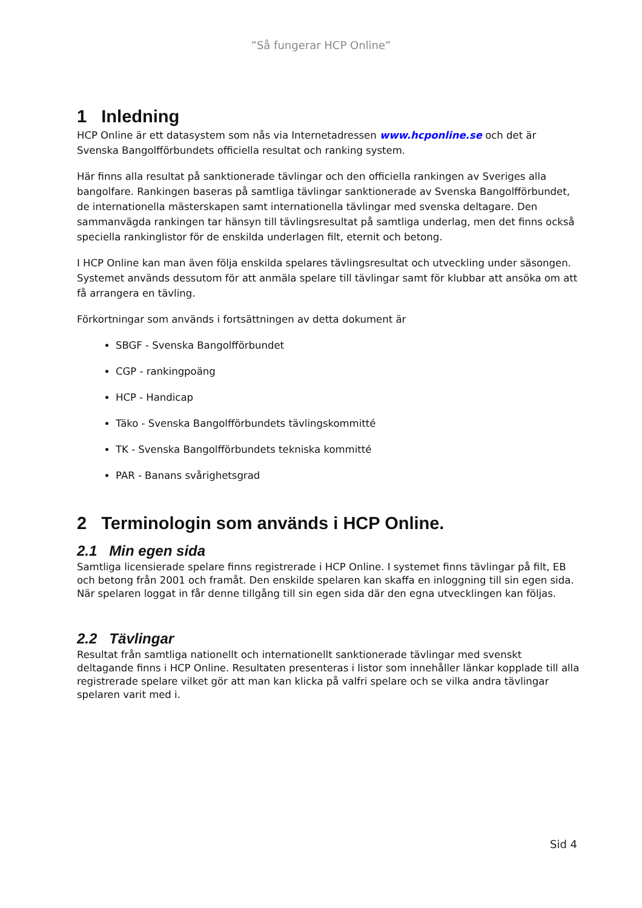”Så fungerar HCP Online”
1 Inledning
HCP Online är ett datasystem som nås via Internetadressen www.hcponline.se och det är Svenska Bangolfförbundets officiella resultat och ranking system.
Här finns alla resultat på sanktionerade tävlingar och den officiella rankingen av Sveriges alla bangolfare. Rankingen baseras på samtliga tävlingar sanktionerade av Svenska Bangolfförbundet, de internationella mästerskapen samt internationella tävlingar med svenska deltagare. Den sammanvägda rankingen tar hänsyn till tävlingsresultat på samtliga underlag, men det finns också speciella rankinglistor för de enskilda underlagen filt, eternit och betong.
I HCP Online kan man även följa enskilda spelares tävlingsresultat och utveckling under säsongen. Systemet används dessutom för att anmäla spelare till tävlingar samt för klubbar att ansöka om att få arrangera en tävling.
Förkortningar som används i fortsättningen av detta dokument är
SBGF - Svenska Bangolfförbundet
CGP - rankingpoäng
HCP - Handicap
Täko - Svenska Bangolfförbundets tävlingskommitté
TK - Svenska Bangolfförbundets tekniska kommitté
PAR - Banans svårighetsgrad
2 Terminologin som används i HCP Online.
2.1 Min egen sida
Samtliga licensierade spelare finns registrerade i HCP Online. I systemet finns tävlingar på filt, EB och betong från 2001 och framåt. Den enskilde spelaren kan skaffa en inloggning till sin egen sida. När spelaren loggat in får denne tillgång till sin egen sida där den egna utvecklingen kan följas.
2.2 Tävlingar
Resultat från samtliga nationellt och internationellt sanktionerade tävlingar med svenskt deltagande finns i HCP Online. Resultaten presenteras i listor som innehåller länkar kopplade till alla registrerade spelare vilket gör att man kan klicka på valfri spelare och se vilka andra tävlingar spelaren varit med i.
Sid 4